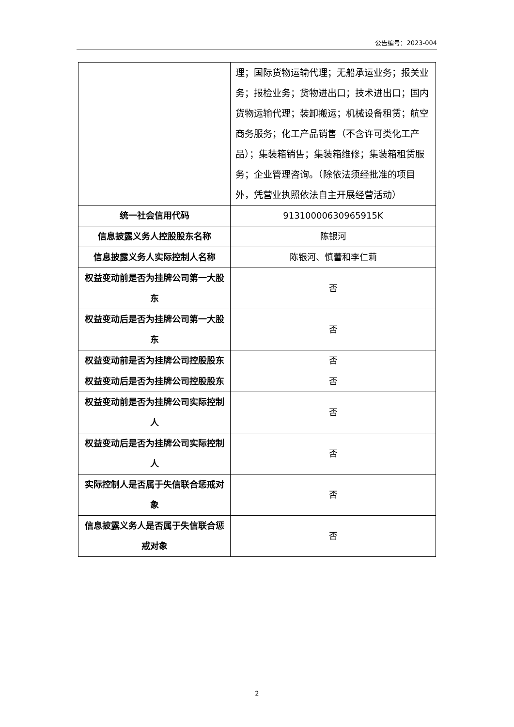公告编号：2023-004
| | 理；国际货物运输代理；无船承运业务；报关业务；报检业务；货物进出口；技术进出口；国内货物运输代理；装卸搬运；机械设备租赁；航空商务服务；化工产品销售（不含许可类化工产品）；集装箱销售；集装箱维修；集装箱租赁服务；企业管理咨询。（除依法须经批准的项目外，凭营业执照依法自主开展经营活动） |
| 统一社会信用代码 | 91310000630965915K |
| 信息披露义务人控股股东名称 | 陈银河 |
| 信息披露义务人实际控制人名称 | 陈银河、慎蕾和李仁莉 |
| 权益变动前是否为挂牌公司第一大股东 | 否 |
| 权益变动后是否为挂牌公司第一大股东 | 否 |
| 权益变动前是否为挂牌公司控股股东 | 否 |
| 权益变动后是否为挂牌公司控股股东 | 否 |
| 权益变动前是否为挂牌公司实际控制人 | 否 |
| 权益变动后是否为挂牌公司实际控制人 | 否 |
| 实际控制人是否属于失信联合惩戒对象 | 否 |
| 信息披露义务人是否属于失信联合惩戒对象 | 否 |
2